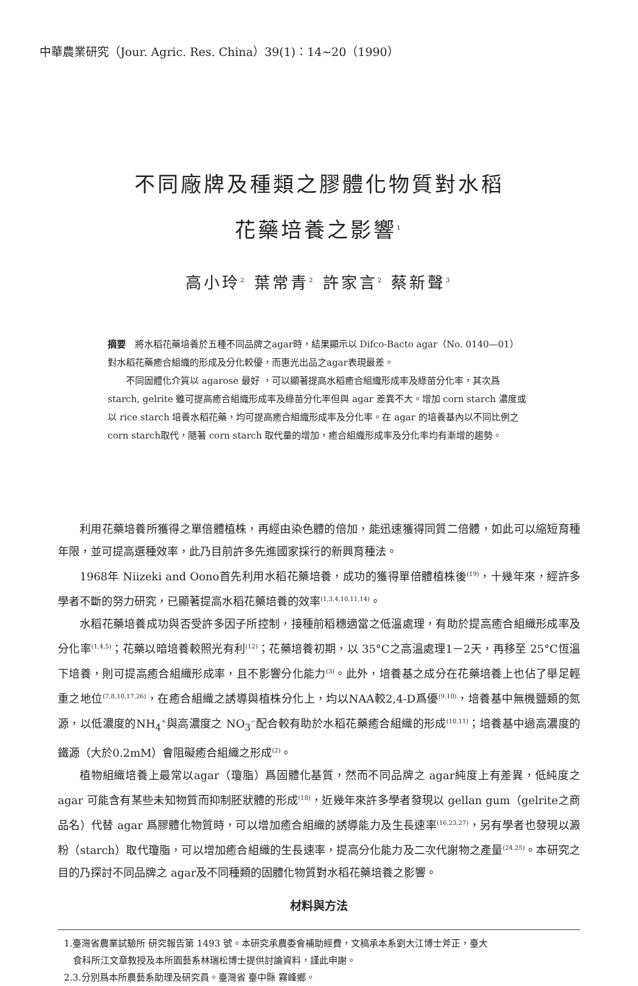中華農業研究（Jour. Agric. Res. China）39(1)：14~20（1990）
不同廠牌及種類之膠體化物質對水稻
花藥培養之影響<sup>1</sup>
高小玲<sup>2</sup> 葉常青<sup>2</sup> 許家言<sup>2</sup> 蔡新聲<sup>3</sup>
摘要　將水稻花藥培養於五種不同品牌之agar時，結果顯示以 Difco-Bacto agar（No. 0140—01）對水稻花藥癒合組織的形成及分化較優，而惠光出品之agar表現最差。
不同固體化介質以 agarose 最好 ，可以顯著提高水稻癒合組織形成率及綠苗分化率，其次爲 starch, gelrite 雖可提高癒合組織形成率及綠苗分化率但與 agar 差異不大。增加 corn starch 濃度或以 rice starch 培養水稻花藥，均可提高癒合組織形成率及分化率。在 agar 的培養基內以不同比例之corn starch取代，隨著 corn starch 取代量的增加，癒合組織形成率及分化率均有漸增的趨勢。
利用花藥培養所獲得之單倍體植株，再經由染色體的倍加，能迅速獲得同質二倍體，如此可以縮短育種年限，並可提高選種效率，此乃目前許多先進國家採行的新興育種法。
1968年 Niizeki and Oono首先利用水稻花藥培養，成功的獲得單倍體植株後<sup>(19)</sup>，十幾年來，經許多學者不斷的努力研究，已顯著提高水稻花藥培養的效率<sup>(1,3,4,10,11,14)</sup>。
水稻花藥培養成功與否受許多因子所控制，接種前稻穗適當之低溫處理，有助於提高癒合組織形成率及分化率<sup>(1,4,5)</sup>；花藥以暗培養較照光有利<sup>(12)</sup>；花藥培養初期，以 35°C之高溫處理1－2天，再移至 25°C恆溫下培養，則可提高癒合組織形成率，且不影響分化能力<sup>(3)</sup>。此外，培養基之成分在花藥培養上也佔了舉足輕重之地位<sup>(7,8,10,17,26)</sup>，在癒合組織之誘導與植株分化上，均以NAA較2,4-D爲優<sup>(9,10)</sup>，培養基中無機鹽類的氮源，以低濃度的NH<sub>4</sub><sup>+</sup>與高濃度之 NO<sub>3</sub><sup>−</sup>配合較有助於水稻花藥癒合組織的形成<sup>(10,11)</sup>；培養基中過高濃度的鐵源（大於0.2mM）會阻礙癒合組織之形成<sup>(2)</sup>。
植物組織培養上最常以agar（瓊脂）爲固體化基質，然而不同品牌之 agar純度上有差異，低純度之 agar 可能含有某些未知物質而抑制胚狀體的形成<sup>(18)</sup>，近幾年來許多學者發現以 gellan gum（gelrite之商品名）代替 agar 爲膠體化物質時，可以增加癒合組織的誘導能力及生長速率<sup>(16,23,27)</sup>，另有學者也發現以澱粉（starch）取代瓊脂，可以增加癒合組織的生長速率，提高分化能力及二次代謝物之產量<sup>(24,25)</sup>。本研究之目的乃探討不同品牌之 agar及不同種類的固體化物質對水稻花藥培養之影響。
材料與方法
1.臺灣省農業試驗所 研究報告第 1493 號。本研究承農委會補助經費，文稿承本系劉大江博士斧正，臺大
　食科所江文章教授及本所園藝系林瑞松博士提供討論資料，謹此申謝。
2.3.分別爲本所農藝系助理及研究員。臺灣省 臺中縣 霧峰鄉。